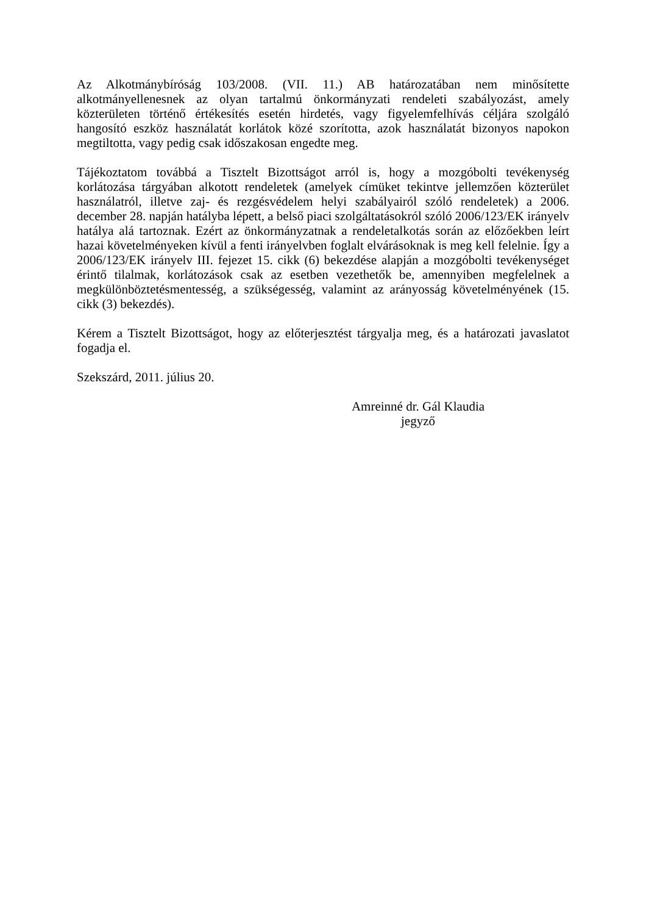Az Alkotmánybíróság 103/2008. (VII. 11.) AB határozatában nem minősítette alkotmányellenesnek az olyan tartalmú önkormányzati rendeleti szabályozást, amely közterületen történő értékesítés esetén hirdetés, vagy figyelemfelhívás céljára szolgáló hangosító eszköz használatát korlátok közé szorította, azok használatát bizonyos napokon megtiltotta, vagy pedig csak időszakosan engedte meg.
Tájékoztatom továbbá a Tisztelt Bizottságot arról is, hogy a mozgóbolti tevékenység korlátozása tárgyában alkotott rendeletek (amelyek címüket tekintve jellemzően közterület használatról, illetve zaj- és rezgésvédelem helyi szabályairól szóló rendeletek) a 2006. december 28. napján hatályba lépett, a belső piaci szolgáltatásokról szóló 2006/123/EK irányelv hatálya alá tartoznak. Ezért az önkormányzatnak a rendeletalkotás során az előzőekben leírt hazai követelményeken kívül a fenti irányelvben foglalt elvárásoknak is meg kell felelnie. Így a 2006/123/EK irányelv III. fejezet 15. cikk (6) bekezdése alapján a mozgóbolti tevékenységet érintő tilalmak, korlátozások csak az esetben vezethetők be, amennyiben megfelelnek a megkülönböztetésmentesség, a szükségesség, valamint az arányosság követelményének (15. cikk (3) bekezdés).
Kérem a Tisztelt Bizottságot, hogy az előterjesztést tárgyalja meg, és a határozati javaslatot fogadja el.
Szekszárd, 2011. július 20.
Amreinné dr. Gál Klaudia
jegyző